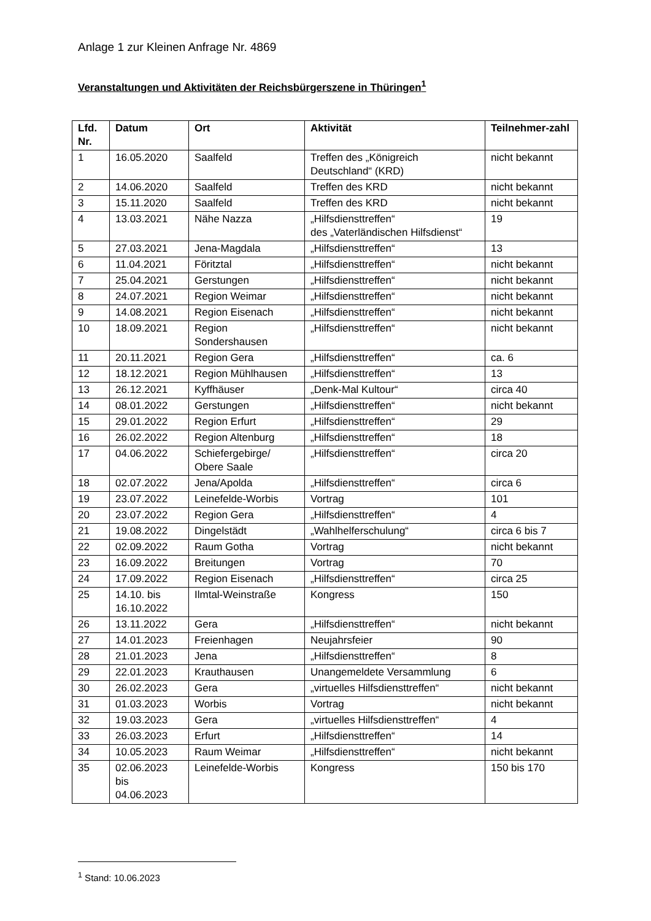Anlage 1 zur Kleinen Anfrage Nr. 4869
Veranstaltungen und Aktivitäten der Reichsbürgerszene in Thüringen<sup>1</sup>
| Lfd. Nr. | Datum | Ort | Aktivität | Teilnehmer-zahl |
| --- | --- | --- | --- | --- |
| 1 | 16.05.2020 | Saalfeld | Treffen des „Königreich Deutschland“ (KRD) | nicht bekannt |
| 2 | 14.06.2020 | Saalfeld | Treffen des KRD | nicht bekannt |
| 3 | 15.11.2020 | Saalfeld | Treffen des KRD | nicht bekannt |
| 4 | 13.03.2021 | Nähe Nazza | „Hilfsdiensttreffen“ des „Vaterländischen Hilfsdienst“ | 19 |
| 5 | 27.03.2021 | Jena-Magdala | „Hilfsdiensttreffen“ | 13 |
| 6 | 11.04.2021 | Föritztal | „Hilfsdiensttreffen“ | nicht bekannt |
| 7 | 25.04.2021 | Gerstungen | „Hilfsdiensttreffen“ | nicht bekannt |
| 8 | 24.07.2021 | Region Weimar | „Hilfsdiensttreffen“ | nicht bekannt |
| 9 | 14.08.2021 | Region Eisenach | „Hilfsdiensttreffen“ | nicht bekannt |
| 10 | 18.09.2021 | Region Sondershausen | „Hilfsdiensttreffen“ | nicht bekannt |
| 11 | 20.11.2021 | Region Gera | „Hilfsdiensttreffen“ | ca. 6 |
| 12 | 18.12.2021 | Region Mühlhausen | „Hilfsdiensttreffen“ | 13 |
| 13 | 26.12.2021 | Kyffhäuser | „Denk-Mal Kultour“ | circa 40 |
| 14 | 08.01.2022 | Gerstungen | „Hilfsdiensttreffen“ | nicht bekannt |
| 15 | 29.01.2022 | Region Erfurt | „Hilfsdiensttreffen“ | 29 |
| 16 | 26.02.2022 | Region Altenburg | „Hilfsdiensttreffen“ | 18 |
| 17 | 04.06.2022 | Schiefergebirge/ Obere Saale | „Hilfsdiensttreffen“ | circa 20 |
| 18 | 02.07.2022 | Jena/Apolda | „Hilfsdiensttreffen“ | circa 6 |
| 19 | 23.07.2022 | Leinefelde-Worbis | Vortrag | 101 |
| 20 | 23.07.2022 | Region Gera | „Hilfsdiensttreffen“ | 4 |
| 21 | 19.08.2022 | Dingelstädt | „Wahlhelferschulung“ | circa 6 bis 7 |
| 22 | 02.09.2022 | Raum Gotha | Vortrag | nicht bekannt |
| 23 | 16.09.2022 | Breitungen | Vortrag | 70 |
| 24 | 17.09.2022 | Region Eisenach | „Hilfsdiensttreffen“ | circa 25 |
| 25 | 14.10. bis 16.10.2022 | Ilmtal-Weinstraße | Kongress | 150 |
| 26 | 13.11.2022 | Gera | „Hilfsdiensttreffen“ | nicht bekannt |
| 27 | 14.01.2023 | Freienhagen | Neujahrsfeier | 90 |
| 28 | 21.01.2023 | Jena | „Hilfsdiensttreffen“ | 8 |
| 29 | 22.01.2023 | Krauthausen | Unangemeldete Versammlung | 6 |
| 30 | 26.02.2023 | Gera | „virtuelles Hilfsdiensttreffen“ | nicht bekannt |
| 31 | 01.03.2023 | Worbis | Vortrag | nicht bekannt |
| 32 | 19.03.2023 | Gera | „virtuelles Hilfsdiensttreffen“ | 4 |
| 33 | 26.03.2023 | Erfurt | „Hilfsdiensttreffen“ | 14 |
| 34 | 10.05.2023 | Raum Weimar | „Hilfsdiensttreffen“ | nicht bekannt |
| 35 | 02.06.2023 bis 04.06.2023 | Leinefelde-Worbis | Kongress | 150 bis 170 |
<sup>1</sup> Stand: 10.06.2023